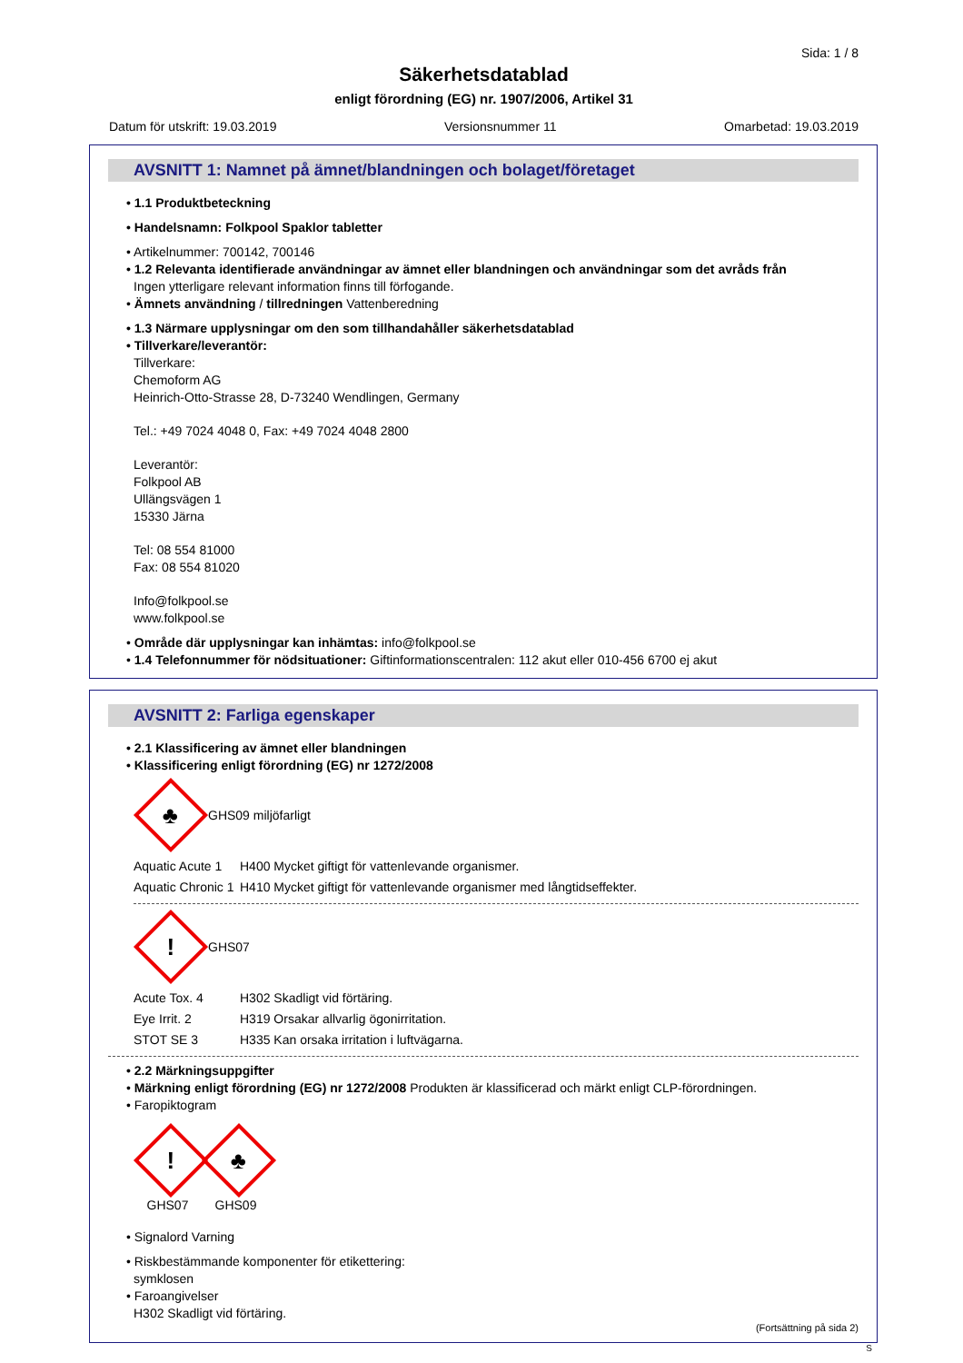Sida: 1 / 8
Säkerhetsdatablad
enligt förordning (EG) nr. 1907/2006, Artikel 31
Datum för utskrift: 19.03.2019 Versionsnummer 11 Omarbetad: 19.03.2019
AVSNITT 1: Namnet på ämnet/blandningen och bolaget/företaget
• 1.1 Produktbeteckning
• Handelsnamn: Folkpool Spaklor tabletter
• Artikelnummer: 700142, 700146
• 1.2 Relevanta identifierade användningar av ämnet eller blandningen och användningar som det avråds från
Ingen ytterligare relevant information finns till förfogande.
• Ämnets användning / tillredningen Vattenberedning
• 1.3 Närmare upplysningar om den som tillhandahåller säkerhetsdatablad
• Tillverkare/leverantör:
Tillverkare:
Chemoform AG
Heinrich-Otto-Strasse 28, D-73240 Wendlingen, Germany
Tel.: +49 7024 4048 0, Fax: +49 7024 4048 2800
Leverantör:
Folkpool AB
Ullängsvägen 1
15330 Järna
Tel: 08 554 81000
Fax: 08 554 81020
Info@folkpool.se
www.folkpool.se
• Område där upplysningar kan inhämtas: info@folkpool.se
• 1.4 Telefonnummer för nödsituationer: Giftinformationscentralen: 112 akut eller 010-456 6700 ej akut
AVSNITT 2: Farliga egenskaper
• 2.1 Klassificering av ämnet eller blandningen
• Klassificering enligt förordning (EG) nr 1272/2008
♣
GHS09 miljöfarligt
Aquatic Acute 1
H400 Mycket giftigt för vattenlevande organismer.
Aquatic Chronic 1
H410 Mycket giftigt för vattenlevande organismer med långtidseffekter.
!
GHS07
Acute Tox. 4 H302 Skadligt vid förtäring.
Eye Irrit. 2 H319 Orsakar allvarlig ögonirritation.
STOT SE 3 H335 Kan orsaka irritation i luftvägarna.
• 2.2 Märkningsuppgifter
• Märkning enligt förordning (EG) nr 1272/2008 Produkten är klassificerad och märkt enligt CLP-förordningen.
• Faropiktogram
!
GHS07
♣
GHS09
• Signalord Varning
• Riskbestämmande komponenter för etikettering:
symklosen
• Faroangivelser
H302 Skadligt vid förtäring.
(Fortsättning på sida 2)
S